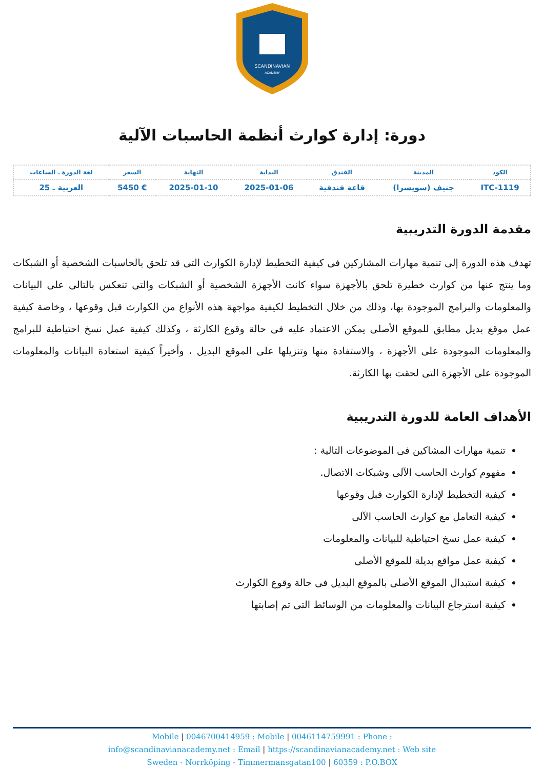SCANDINAVIAN
ACADEMY
دورة: إدارة كوارث أنظمة الحاسبات الآلية
| الكود | المدينة | الفندق | البداية | النهاية | السعر | لغة الدورة ـ الساعات |
| --- | --- | --- | --- | --- | --- | --- |
| ITC-1119 | جنيف (سويسرا) | قاعة فندقية | 2025-01-06 | 2025-01-10 | € 5450 | العربية ـ 25 |
مقدمة الدورة التدريبية
تهدف هذه الدورة إلى تنمية مهارات المشاركين فى كيفية التخطيط لإدارة الكوارث التى قد تلحق بالحاسبات الشخصية أو الشبكات وما ينتج عنها من كوارث خطيرة تلحق بالأجهزة سواء كانت الأجهزة الشخصية أو الشبكات والتى تنعكس بالتالى على البيانات والمعلومات والبرامج الموجودة بها، وذلك من خلال التخطيط لكيفية مواجهة هذه الأنواع من الكوارث قبل وقوعها ، وخاصة كيفية عمل موقع بديل مطابق للموقع الأصلى يمكن الاعتماد عليه فى حالة وقوع الكارثة ، وكذلك كيفية عمل نسخ احتياطية للبرامج والمعلومات الموجودة على الأجهزة ، والاستفادة منها وتنزيلها على الموقع البديل ، وأخيراً كيفية استعادة البيانات والمعلومات الموجودة على الأجهزة التى لحقت بها الكارثة.
الأهداف العامة للدورة التدريبية
تنمية مهارات المشاكين فى الموضوعات التالية :
مفهوم كوارث الحاسب الآلى وشبكات الاتصال.
كيفية التخطيط لإدارة الكوارث قبل وقوعها
كيفية التعامل مع كوارث الحاسب الآلى
كيفية عمل نسخ احتياطية للبيانات والمعلومات
كيفية عمل مواقع بديلة للموقع الأصلى
كيفية استبدال الموقع الأصلى بالموقع البديل فى حالة وقوع الكوارث
كيفية استرجاع البيانات والمعلومات من الوسائط التى تم إصابتها
Mobile | 0046700414959 : Mobile | 0046114759991 : Phone :
info@scandinavianacademy.net : Email | https://scandinavianacademy.net : Web site
Sweden - Norrköping - Timmermansgatan100 | 60359 : P.O.BOX